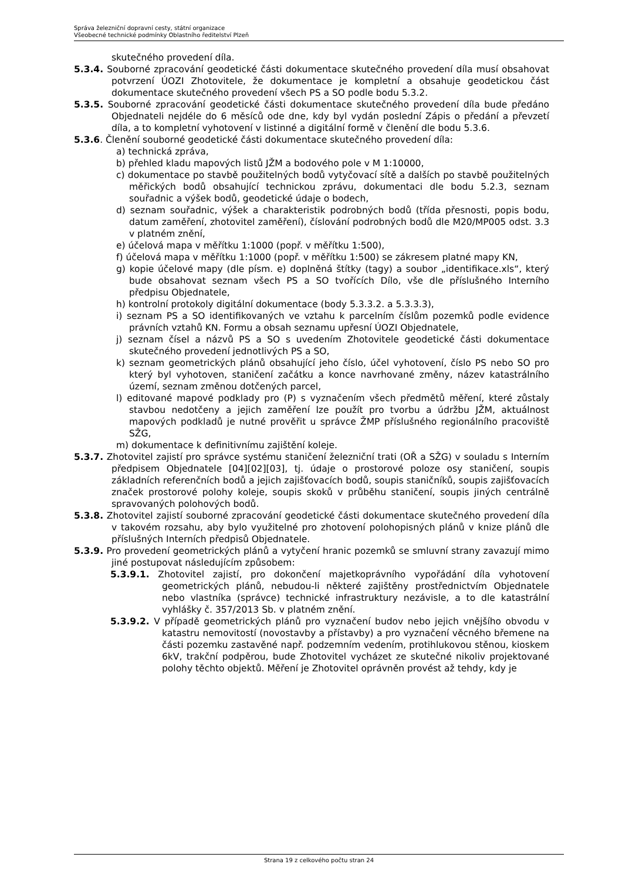Správa železniční dopravní cesty, státní organizace
Všeobecné technické podmínky Oblastního ředitelství Plzeň
skutečného provedení díla.
5.3.4. Souborné zpracování geodetické části dokumentace skutečného provedení díla musí obsahovat potvrzení ÚOZI Zhotovitele, že dokumentace je kompletní a obsahuje geodetickou část dokumentace skutečného provedení všech PS a SO podle bodu 5.3.2.
5.3.5. Souborné zpracování geodetické části dokumentace skutečného provedení díla bude předáno Objednateli nejdéle do 6 měsíců ode dne, kdy byl vydán poslední Zápis o předání a převzetí díla, a to kompletní vyhotovení v listinné a digitální formě v členění dle bodu 5.3.6.
5.3.6. Členění souborné geodetické části dokumentace skutečného provedení díla:
a) technická zpráva,
b) přehled kladu mapových listů JŽM a bodového pole v M 1:10000,
c) dokumentace po stavbě použitelných bodů vytyčovací sítě a dalších po stavbě použitelných měřických bodů obsahující technickou zprávu, dokumentaci dle bodu 5.2.3, seznam souřadnic a výšek bodů, geodetické údaje o bodech,
d) seznam souřadnic, výšek a charakteristik podrobných bodů (třída přesnosti, popis bodu, datum zaměření, zhotovitel zaměření), číslování podrobných bodů dle M20/MP005 odst. 3.3 v platném znění,
e) účelová mapa v měřítku 1:1000 (popř. v měřítku 1:500),
f) účelová mapa v měřítku 1:1000 (popř. v měřítku 1:500) se zákresem platné mapy KN,
g) kopie účelové mapy (dle písm. e) doplněná štítky (tagy) a soubor „identifikace.xls“, který bude obsahovat seznam všech PS a SO tvořících Dílo, vše dle příslušného Interního předpisu Objednatele,
h) kontrolní protokoly digitální dokumentace (body 5.3.3.2. a 5.3.3.3),
i) seznam PS a SO identifikovaných ve vztahu k parcelním číslům pozemků podle evidence právních vztahů KN. Formu a obsah seznamu upřesní ÚOZI Objednatele,
j) seznam čísel a názvů PS a SO s uvedením Zhotovitele geodetické části dokumentace skutečného provedení jednotlivých PS a SO,
k) seznam geometrických plánů obsahující jeho číslo, účel vyhotovení, číslo PS nebo SO pro který byl vyhotoven, staničení začátku a konce navrhované změny, název katastrálního území, seznam změnou dotčených parcel,
l) editované mapové podklady pro (P) s vyznačením všech předmětů měření, které zůstaly stavbou nedotčeny a jejich zaměření lze použít pro tvorbu a údržbu JŽM, aktuálnost mapových podkladů je nutné prověřit u správce ŽMP příslušného regionálního pracoviště SŽG,
m) dokumentace k definitivnímu zajištění koleje.
5.3.7. Zhotovitel zajistí pro správce systému staničení železniční trati (OŘ a SŽG) v souladu s Interním předpisem Objednatele [04][02][03], tj. údaje o prostorové poloze osy staničení, soupis základních referenčních bodů a jejich zajišťovacích bodů, soupis staničníků, soupis zajišťovacích značek prostorové polohy koleje, soupis skoků v průběhu staničení, soupis jiných centrálně spravovaných polohových bodů.
5.3.8. Zhotovitel zajistí souborné zpracování geodetické části dokumentace skutečného provedení díla v takovém rozsahu, aby bylo využitelné pro zhotovení polohopisných plánů v knize plánů dle příslušných Interních předpisů Objednatele.
5.3.9. Pro provedení geometrických plánů a vytyčení hranic pozemků se smluvní strany zavazují mimo jiné postupovat následujícím způsobem:
5.3.9.1. Zhotovitel zajistí, pro dokončení majetkoprávního vypořádání díla vyhotovení geometrických plánů, nebudou-li některé zajištěny prostřednictvím Objednatele nebo vlastníka (správce) technické infrastruktury nezávisle, a to dle katastrální vyhlášky č. 357/2013 Sb. v platném znění.
5.3.9.2. V případě geometrických plánů pro vyznačení budov nebo jejich vnějšího obvodu v katastru nemovitostí (novostavby a přístavby) a pro vyznačení věcného břemene na části pozemku zastavěné např. podzemním vedením, protihlukovou stěnou, kioskem 6kV, trakční podpěrou, bude Zhotovitel vycházet ze skutečné nikoliv projektované polohy těchto objektů. Měření je Zhotovitel oprávněn provést až tehdy, kdy je
Strana 19 z celkového počtu stran 24